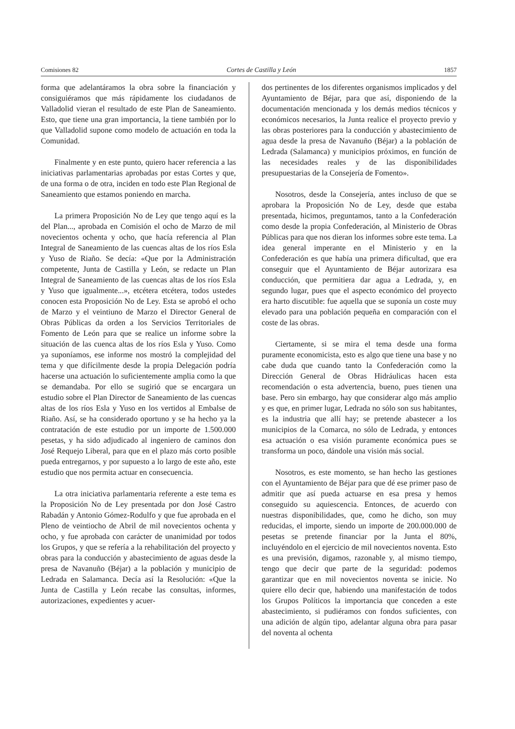Comisiones 82 Cortes de Castilla y León 1857
forma que adelantáramos la obra sobre la financiación y consiguiéramos que más rápidamente los ciudadanos de Valladolid vieran el resultado de este Plan de Saneamiento. Esto, que tiene una gran importancia, la tiene también por lo que Valladolid supone como modelo de actuación en toda la Comunidad.
Finalmente y en este punto, quiero hacer referencia a las iniciativas parlamentarias aprobadas por estas Cortes y que, de una forma o de otra, inciden en todo este Plan Regional de Saneamiento que estamos poniendo en marcha.
La primera Proposición No de Ley que tengo aquí es la del Plan..., aprobada en Comisión el ocho de Marzo de mil novecientos ochenta y ocho, que hacía referencia al Plan Integral de Saneamiento de las cuencas altas de los ríos Esla y Yuso de Riaño. Se decía: «Que por la Administración competente, Junta de Castilla y León, se redacte un Plan Integral de Saneamiento de las cuencas altas de los ríos Esla y Yuso que igualmente...», etcétera etcétera, todos ustedes conocen esta Proposición No de Ley. Esta se aprobó el ocho de Marzo y el veintiuno de Marzo el Director General de Obras Públicas da orden a los Servicios Territoriales de Fomento de León para que se realice un informe sobre la situación de las cuenca altas de los ríos Esla y Yuso. Como ya suponíamos, ese informe nos mostró la complejidad del tema y que difícilmente desde la propia Delegación podría hacerse una actuación lo suficientemente amplia como la que se demandaba. Por ello se sugirió que se encargara un estudio sobre el Plan Director de Saneamiento de las cuencas altas de los ríos Esla y Yuso en los vertidos al Embalse de Riaño. Así, se ha considerado oportuno y se ha hecho ya la contratación de este estudio por un importe de 1.500.000 pesetas, y ha sido adjudicado al ingeniero de caminos don José Requejo Liberal, para que en el plazo más corto posible pueda entregarnos, y por supuesto a lo largo de este año, este estudio que nos permita actuar en consecuencia.
La otra iniciativa parlamentaria referente a este tema es la Proposición No de Ley presentada por don José Castro Rabadán y Antonio Gómez-Rodulfo y que fue aprobada en el Pleno de veintiocho de Abril de mil novecientos ochenta y ocho, y fue aprobada con carácter de unanimidad por todos los Grupos, y que se refería a la rehabilitación del proyecto y obras para la conducción y abastecimiento de aguas desde la presa de Navanuño (Béjar) a la población y municipio de Ledrada en Salamanca. Decía así la Resolución: «Que la Junta de Castilla y León recabe las consultas, informes, autorizaciones, expedientes y acuer-
dos pertinentes de los diferentes organismos implicados y del Ayuntamiento de Béjar, para que así, disponiendo de la documentación mencionada y los demás medios técnicos y económicos necesarios, la Junta realice el proyecto previo y las obras posteriores para la conducción y abastecimiento de agua desde la presa de Navanuño (Béjar) a la población de Ledrada (Salamanca) y municipios próximos, en función de las necesidades reales y de las disponibilidades presupuestarias de la Consejería de Fomento».
Nosotros, desde la Consejería, antes incluso de que se aprobara la Proposición No de Ley, desde que estaba presentada, hicimos, preguntamos, tanto a la Confederación como desde la propia Confederación, al Ministerio de Obras Públicas para que nos dieran los informes sobre este tema. La idea general imperante en el Ministerio y en la Confederación es que había una primera dificultad, que era conseguir que el Ayuntamiento de Béjar autorizara esa conducción, que permitiera dar agua a Ledrada, y, en segundo lugar, pues que el aspecto económico del proyecto era harto discutible: fue aquella que se suponía un coste muy elevado para una población pequeña en comparación con el coste de las obras.
Ciertamente, si se mira el tema desde una forma puramente economicista, esto es algo que tiene una base y no cabe duda que cuando tanto la Confederación como la Dirección General de Obras Hidráulicas hacen esta recomendación o esta advertencia, bueno, pues tienen una base. Pero sin embargo, hay que considerar algo más amplio y es que, en primer lugar, Ledrada no sólo son sus habitantes, es la industria que allí hay; se pretende abastecer a los municipios de la Comarca, no sólo de Ledrada, y entonces esa actuación o esa visión puramente económica pues se transforma un poco, dándole una visión más social.
Nosotros, es este momento, se han hecho las gestiones con el Ayuntamiento de Béjar para que dé ese primer paso de admitir que así pueda actuarse en esa presa y hemos conseguido su aquiescencia. Entonces, de acuerdo con nuestras disponibilidades, que, como he dicho, son muy reducidas, el importe, siendo un importe de 200.000.000 de pesetas se pretende financiar por la Junta el 80%, incluyéndolo en el ejercicio de mil novecientos noventa. Esto es una previsión, digamos, razonable y, al mismo tiempo, tengo que decir que parte de la seguridad: podemos garantizar que en mil novecientos noventa se inicie. No quiere ello decir que, habiendo una manifestación de todos los Grupos Políticos la importancia que conceden a este abastecimiento, si pudiéramos con fondos suficientes, con una adición de algún tipo, adelantar alguna obra para pasar del noventa al ochenta